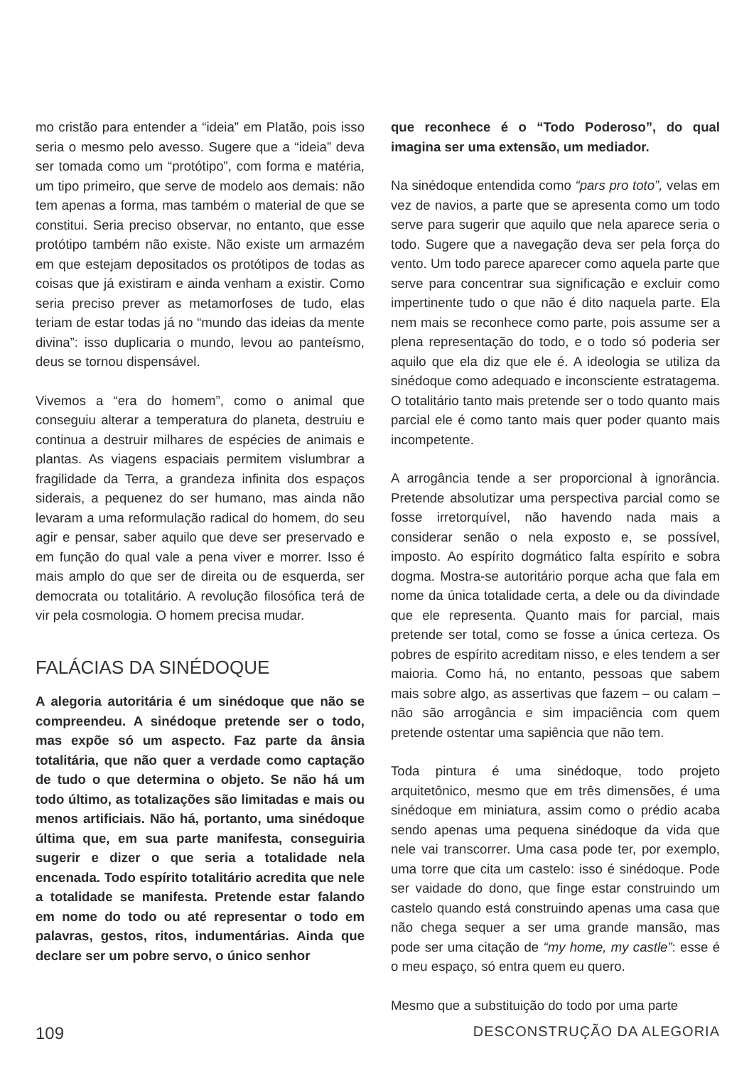mo cristão para entender a “ideia” em Platão, pois isso seria o mesmo pelo avesso. Sugere que a “ideia” deva ser tomada como um “protótipo”, com forma e matéria, um tipo primeiro, que serve de modelo aos demais: não tem apenas a forma, mas também o material de que se constitui. Seria preciso observar, no entanto, que esse protótipo também não existe. Não existe um armazém em que estejam depositados os protótipos de todas as coisas que já existiram e ainda venham a existir. Como seria preciso prever as metamorfoses de tudo, elas teriam de estar todas já no “mundo das ideias da mente divina”: isso duplicaria o mundo, levou ao panteísmo, deus se tornou dispensável.
Vivemos a “era do homem”, como o animal que conseguiu alterar a temperatura do planeta, destruiu e continua a destruir milhares de espécies de animais e plantas. As viagens espaciais permitem vislumbrar a fragilidade da Terra, a grandeza infinita dos espaços siderais, a pequenez do ser humano, mas ainda não levaram a uma reformulação radical do homem, do seu agir e pensar, saber aquilo que deve ser preservado e em função do qual vale a pena viver e morrer. Isso é mais amplo do que ser de direita ou de esquerda, ser democrata ou totalitário. A revolução filosófica terá de vir pela cosmologia. O homem precisa mudar.
FALÁCIAS DA SINÉDOQUE
A alegoria autoritária é um sinédoque que não se compreendeu. A sinédoque pretende ser o todo, mas expõe só um aspecto. Faz parte da ânsia totalitária, que não quer a verdade como captação de tudo o que determina o objeto. Se não há um todo último, as totalizações são limitadas e mais ou menos artificiais. Não há, portanto, uma sinédoque última que, em sua parte manifesta, conseguiria sugerir e dizer o que seria a totalidade nela encenada. Todo espírito totalitário acredita que nele a totalidade se manifesta. Pretende estar falando em nome do todo ou até representar o todo em palavras, gestos, ritos, indumentárias. Ainda que declare ser um pobre servo, o único senhor
que reconhece é o “Todo Poderoso”, do qual imagina ser uma extensão, um mediador.
Na sinédoque entendida como “pars pro toto”, velas em vez de navios, a parte que se apresenta como um todo serve para sugerir que aquilo que nela aparece seria o todo. Sugere que a navegação deva ser pela força do vento. Um todo parece aparecer como aquela parte que serve para concentrar sua significação e excluir como impertinente tudo o que não é dito naquela parte. Ela nem mais se reconhece como parte, pois assume ser a plena representação do todo, e o todo só poderia ser aquilo que ela diz que ele é. A ideologia se utiliza da sinédoque como adequado e inconsciente estratagema. O totalitário tanto mais pretende ser o todo quanto mais parcial ele é como tanto mais quer poder quanto mais incompetente.
A arrogância tende a ser proporcional à ignorância. Pretende absolutizar uma perspectiva parcial como se fosse irretorquível, não havendo nada mais a considerar senão o nela exposto e, se possível, imposto. Ao espírito dogmático falta espírito e sobra dogma. Mostra-se autoritário porque acha que fala em nome da única totalidade certa, a dele ou da divindade que ele representa. Quanto mais for parcial, mais pretende ser total, como se fosse a única certeza. Os pobres de espírito acreditam nisso, e eles tendem a ser maioria. Como há, no entanto, pessoas que sabem mais sobre algo, as assertivas que fazem – ou calam – não são arrogância e sim impaciência com quem pretende ostentar uma sapiência que não tem.
Toda pintura é uma sinédoque, todo projeto arquitetônico, mesmo que em três dimensões, é uma sinédoque em miniatura, assim como o prédio acaba sendo apenas uma pequena sinédoque da vida que nele vai transcorrer. Uma casa pode ter, por exemplo, uma torre que cita um castelo: isso é sinédoque. Pode ser vaidade do dono, que finge estar construindo um castelo quando está construindo apenas uma casa que não chega sequer a ser uma grande mansão, mas pode ser uma citação de “my home, my castle”: esse é o meu espaço, só entra quem eu quero.
Mesmo que a substituição do todo por uma parte
109 DESCONSTRUÇÃO DA ALEGORIA